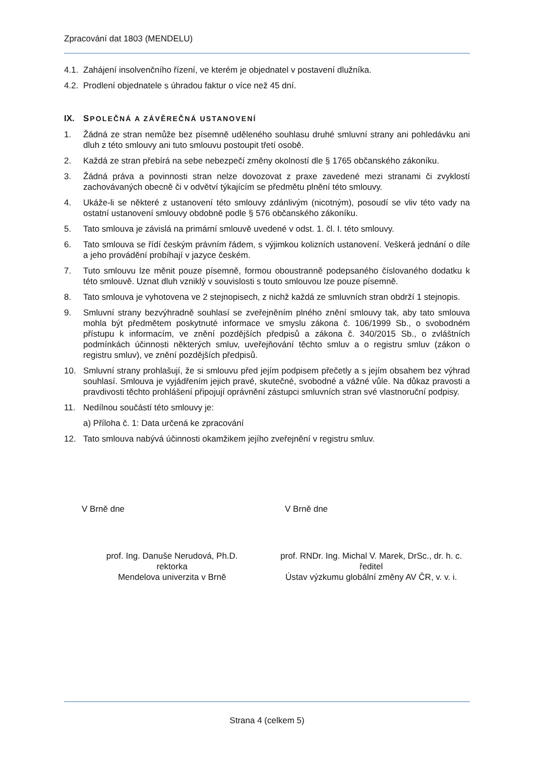Zpracování dat 1803 (MENDELU)
4.1. Zahájení insolvenčního řízení, ve kterém je objednatel v postavení dlužníka.
4.2. Prodlení objednatele s úhradou faktur o více než 45 dní.
IX. SPOLEČNÁ A ZÁVĚREČNÁ USTANOVENÍ
1. Žádná ze stran nemůže bez písemně uděleného souhlasu druhé smluvní strany ani pohledávku ani dluh z této smlouvy ani tuto smlouvu postoupit třetí osobě.
2. Každá ze stran přebírá na sebe nebezpečí změny okolností dle § 1765 občanského zákoníku.
3. Žádná práva a povinnosti stran nelze dovozovat z praxe zavedené mezi stranami či zvyklostí zachovávaných obecně či v odvětví týkajícím se předmětu plnění této smlouvy.
4. Ukáže-li se některé z ustanovení této smlouvy zdánlivým (nicotným), posoudí se vliv této vady na ostatní ustanovení smlouvy obdobně podle § 576 občanského zákoníku.
5. Tato smlouva je závislá na primární smlouvě uvedené v odst. 1. čl. I. této smlouvy.
6. Tato smlouva se řídí českým právním řádem, s výjimkou kolizních ustanovení. Veškerá jednání o díle a jeho provádění probíhají v jazyce českém.
7. Tuto smlouvu lze měnit pouze písemně, formou oboustranně podepsaného číslovaného dodatku k této smlouvě. Uznat dluh vzniklý v souvislosti s touto smlouvou lze pouze písemně.
8. Tato smlouva je vyhotovena ve 2 stejnopisech, z nichž každá ze smluvních stran obdrží 1 stejnopis.
9. Smluvní strany bezvýhradně souhlasí se zveřejněním plného znění smlouvy tak, aby tato smlouva mohla být předmětem poskytnuté informace ve smyslu zákona č. 106/1999 Sb., o svobodném přístupu k informacím, ve znění pozdějších předpisů a zákona č. 340/2015 Sb., o zvláštních podmínkách účinnosti některých smluv, uveřejňování těchto smluv a o registru smluv (zákon o registru smluv), ve znění pozdějších předpisů.
10. Smluvní strany prohlašují, že si smlouvu před jejím podpisem přečetly a s jejím obsahem bez výhrad souhlasí. Smlouva je vyjádřením jejich pravé, skutečné, svobodné a vážné vůle. Na důkaz pravosti a pravdivosti těchto prohlášení připojují oprávnění zástupci smluvních stran své vlastnoruční podpisy.
11. Nedílnou součástí této smlouvy je:
a) Příloha č. 1: Data určená ke zpracování
12. Tato smlouva nabývá účinnosti okamžikem jejího zveřejnění v registru smluv.
V Brně dne V Brně dne
prof. Ing. Danuše Nerudová, Ph.D.
rektorka
Mendelova univerzita v Brně
prof. RNDr. Ing. Michal V. Marek, DrSc., dr. h. c.
ředitel
Ústav výzkumu globální změny AV ČR, v. v. i.
Strana 4 (celkem 5)